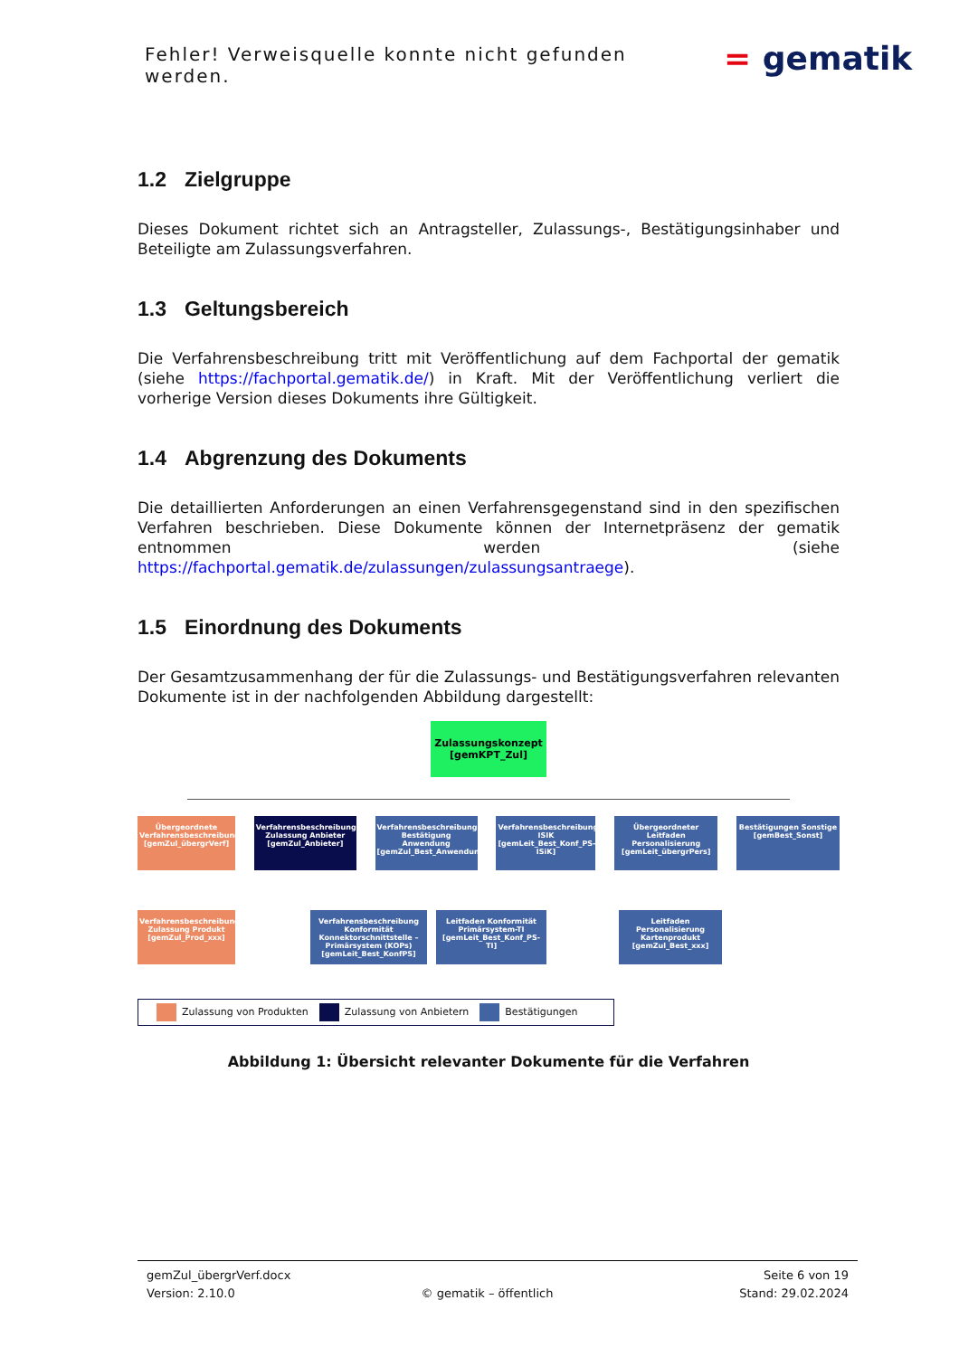Fehler! Verweisquelle konnte nicht gefunden werden.
= gematik
1.2 Zielgruppe
Dieses Dokument richtet sich an Antragsteller, Zulassungs-, Bestätigungsinhaber und Beteiligte am Zulassungsverfahren.
1.3 Geltungsbereich
Die Verfahrensbeschreibung tritt mit Veröffentlichung auf dem Fachportal der gematik (siehe https://fachportal.gematik.de/) in Kraft. Mit der Veröffentlichung verliert die vorherige Version dieses Dokuments ihre Gültigkeit.
1.4 Abgrenzung des Dokuments
Die detaillierten Anforderungen an einen Verfahrensgegenstand sind in den spezifischen Verfahren beschrieben. Diese Dokumente können der Internetpräsenz der gematik entnommen werden (siehe https://fachportal.gematik.de/zulassungen/zulassungsantraege).
1.5 Einordnung des Dokuments
Der Gesamtzusammenhang der für die Zulassungs- und Bestätigungsverfahren relevanten Dokumente ist in der nachfolgenden Abbildung dargestellt:
Zulassungskonzept [gemKPT_Zul]
Übergeordnete Verfahrensbeschreibung [gemZul_übergrVerf]
Verfahrensbeschreibung Zulassung Anbieter [gemZul_Anbieter]
Verfahrensbeschreibung Bestätigung Anwendung [gemZul_Best_Anwendungen]
Verfahrensbeschreibung ISIK [gemLeit_Best_Konf_PS-ISiK]
Übergeordneter Leitfaden Personalisierung [gemLeit_übergrPers]
Bestätigungen Sonstige [gemBest_Sonst]
Verfahrensbeschreibung Zulassung Produkt [gemZul_Prod_xxx]
Verfahrensbeschreibung Konformität Konnektorschnittstelle – Primärsystem (KOPs) [gemLeit_Best_KonfPS]
Leitfaden Konformität Primärsystem-TI [gemLeit_Best_Konf_PS-TI]
Leitfaden Personalisierung Kartenprodukt [gemZul_Best_xxx]
Zulassung von Produkten Zulassung von Anbietern Bestätigungen
Abbildung 1: Übersicht relevanter Dokumente für die Verfahren
gemZul_übergrVerf.docx Seite 6 von 19
Version: 2.10.0 © gematik – öffentlich Stand: 29.02.2024